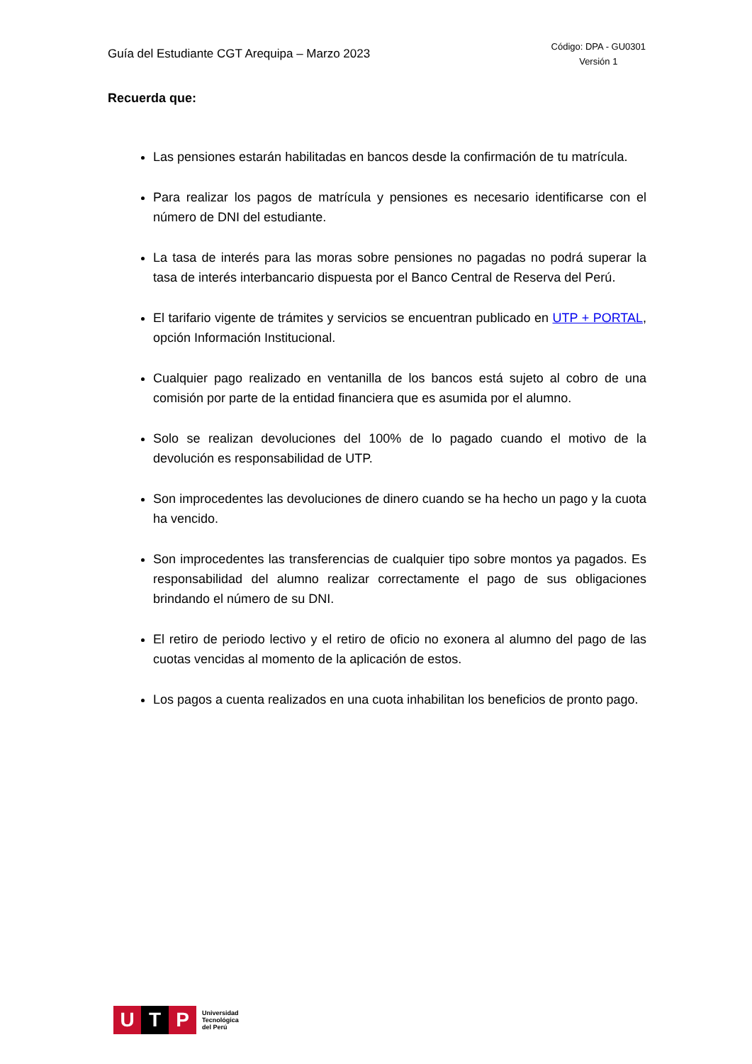Guía del Estudiante CGT Arequipa – Marzo 2023
Código: DPA - GU0301
Versión 1
Recuerda que:
Las pensiones estarán habilitadas en bancos desde la confirmación de tu matrícula.
Para realizar los pagos de matrícula y pensiones es necesario identificarse con el número de DNI del estudiante.
La tasa de interés para las moras sobre pensiones no pagadas no podrá superar la tasa de interés interbancario dispuesta por el Banco Central de Reserva del Perú.
El tarifario vigente de trámites y servicios se encuentran publicado en UTP + PORTAL, opción Información Institucional.
Cualquier pago realizado en ventanilla de los bancos está sujeto al cobro de una comisión por parte de la entidad financiera que es asumida por el alumno.
Solo se realizan devoluciones del 100% de lo pagado cuando el motivo de la devolución es responsabilidad de UTP.
Son improcedentes las devoluciones de dinero cuando se ha hecho un pago y la cuota ha vencido.
Son improcedentes las transferencias de cualquier tipo sobre montos ya pagados. Es responsabilidad del alumno realizar correctamente el pago de sus obligaciones brindando el número de su DNI.
El retiro de periodo lectivo y el retiro de oficio no exonera al alumno del pago de las cuotas vencidas al momento de la aplicación de estos.
Los pagos a cuenta realizados en una cuota inhabilitan los beneficios de pronto pago.
U T P
Universidad
Tecnológica
del Perú